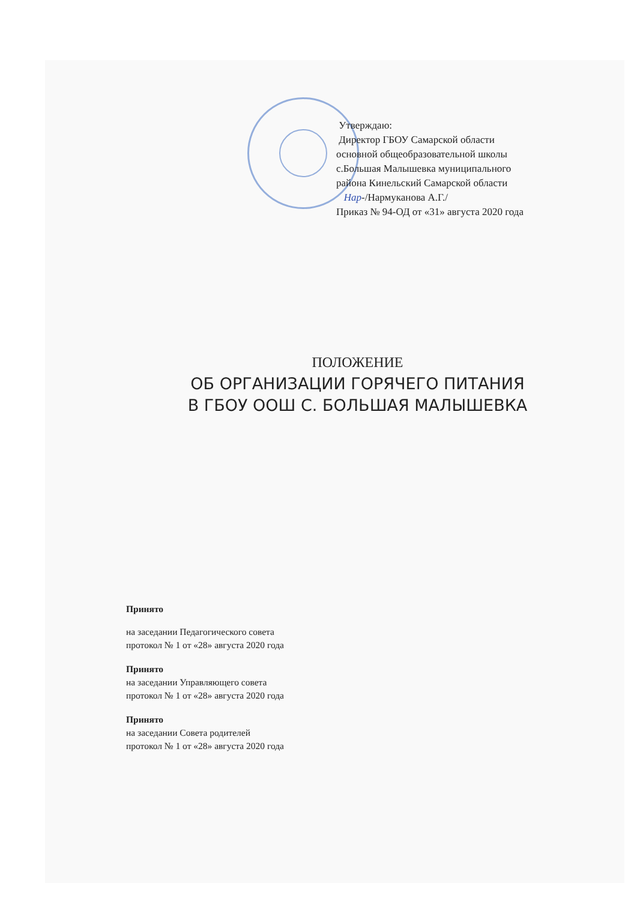Утверждаю:
Директор ГБОУ Самарской области
основной общеобразовательной школы
с.Большая Малышевка муниципального
района Кинельский Самарской области
Нар-/Нармуканова А.Г./
Приказ № 94-ОД от «31» августа 2020 года
ПОЛОЖЕНИЕ
ОБ ОРГАНИЗАЦИИ ГОРЯЧЕГО ПИТАНИЯ
В ГБОУ ООШ С. БОЛЬШАЯ МАЛЫШЕВКА
Принято
на заседании Педагогического совета
протокол № 1 от «28» августа 2020 года
Принято
на заседании Управляющего совета
протокол № 1 от «28» августа 2020 года
Принято
на заседании Совета родителей
протокол № 1 от «28» августа 2020 года